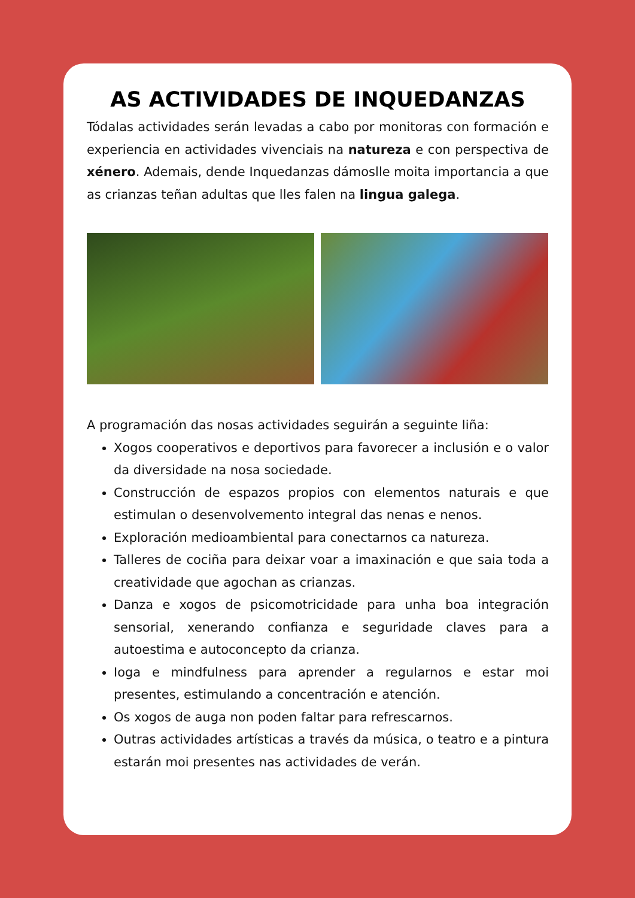AS ACTIVIDADES DE INQUEDANZAS
Tódalas actividades serán levadas a cabo por monitoras con formación e experiencia en actividades vivenciais na natureza e con perspectiva de xénero. Ademais, dende Inquedanzas dámoslle moita importancia a que as crianzas teñan adultas que lles falen na lingua galega.
A programación das nosas actividades seguirán a seguinte liña:
Xogos cooperativos e deportivos para favorecer a inclusión e o valor da diversidade na nosa sociedade.
Construcción de espazos propios con elementos naturais e que estimulan o desenvolvemento integral das nenas e nenos.
Exploración medioambiental para conectarnos ca natureza.
Talleres de cociña para deixar voar a imaxinación e que saia toda a creatividade que agochan as crianzas.
Danza e xogos de psicomotricidade para unha boa integración sensorial, xenerando confianza e seguridade claves para a autoestima e autoconcepto da crianza.
Ioga e mindfulness para aprender a regularnos e estar moi presentes, estimulando a concentración e atención.
Os xogos de auga non poden faltar para refrescarnos.
Outras actividades artísticas a través da música, o teatro e a pintura estarán moi presentes nas actividades de verán.